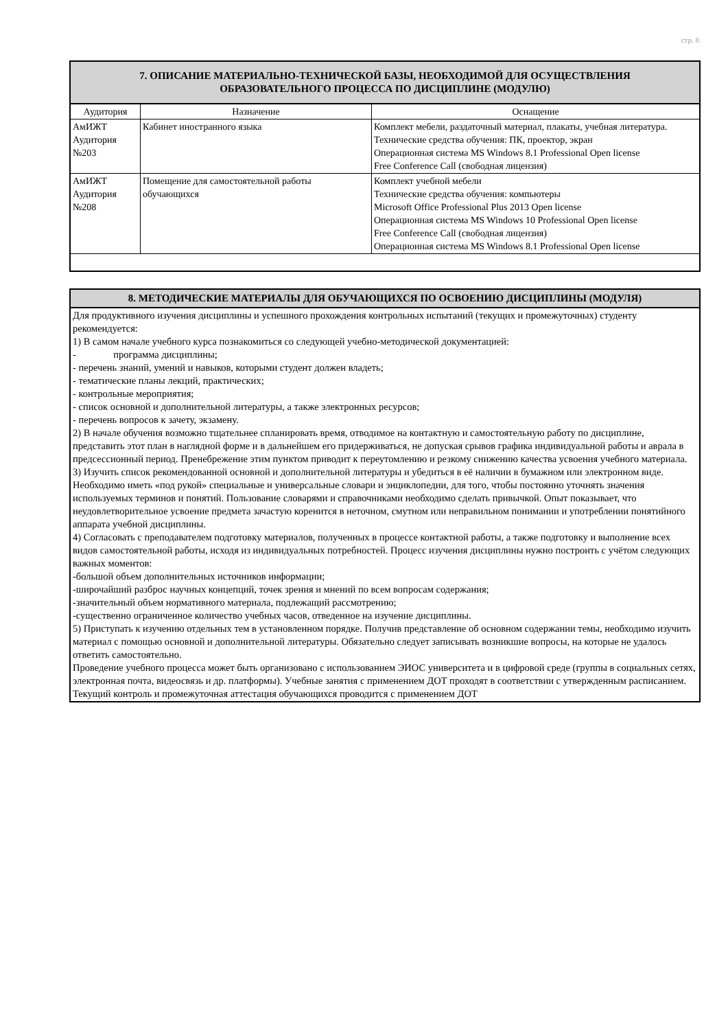стр. 8
| 7. ОПИСАНИЕ МАТЕРИАЛЬНО-ТЕХНИЧЕСКОЙ БАЗЫ, НЕОБХОДИМОЙ ДЛЯ ОСУЩЕСТВЛЕНИЯ ОБРАЗОВАТЕЛЬНОГО ПРОЦЕССА ПО ДИСЦИПЛИНЕ (МОДУЛЮ) | | |
| --- | --- | --- |
| Аудитория | Назначение | Оснащение |
| АмИЖТ Аудитория №203 | Кабинет иностранного языка | Комплект мебели, раздаточный материал, плакаты, учебная литература. Технические средства обучения: ПК, проектор, экран Операционная система MS Windows 8.1 Professional Open license Free Conference Call (свободная лицензия) |
| АмИЖТ Аудитория №208 | Помещение для самостоятельной работы обучающихся | Комплект учебной мебели Технические средства обучения: компьютеры Microsoft Office Professional Plus 2013 Open license Операционная система MS Windows 10 Professional Open license Free Conference Call (свободная лицензия) Операционная система MS Windows 8.1 Professional Open license |
| 8. МЕТОДИЧЕСКИЕ МАТЕРИАЛЫ ДЛЯ ОБУЧАЮЩИХСЯ ПО ОСВОЕНИЮ ДИСЦИПЛИНЫ (МОДУЛЯ) |
| --- |
| Для продуктивного изучения дисциплины и успешного прохождения контрольных испытаний (текущих и промежуточных) студенту рекомендуется: 1) В самом начале учебного курса познакомиться со следующей учебно-методической документацией: - программа дисциплины; - перечень знаний, умений и навыков, которыми студент должен владеть; - тематические планы лекций, практических; - контрольные мероприятия; - список основной и дополнительной литературы, а также электронных ресурсов; - перечень вопросов к зачету, экзамену. 2) В начале обучения возможно тщательнее спланировать время, отводимое на контактную и самостоятельную работу по дисциплине, представить этот план в наглядной форме и в дальнейшем его придерживаться, не допуская срывов графика индивидуальной работы и аврала в предсессионный период. Пренебрежение этим пунктом приводит к переутомлению и резкому снижению качества усвоения учебного материала. 3) Изучить список рекомендованной основной и дополнительной литературы и убедиться в её наличии в бумажном или электронном виде. Необходимо иметь «под рукой» специальные и универсальные словари и энциклопедии, для того, чтобы постоянно уточнять значения используемых терминов и понятий. Пользование словарями и справочниками необходимо сделать привычкой. Опыт показывает, что неудовлетворительное усвоение предмета зачастую коренится в неточном, смутном или неправильном понимании и употреблении понятийного аппарата учебной дисциплины. 4) Согласовать с преподавателем подготовку материалов, полученных в процессе контактной работы, а также подготовку и выполнение всех видов самостоятельной работы, исходя из индивидуальных потребностей. Процесс изучения дисциплины нужно построить с учётом следующих важных моментов: -большой объем дополнительных источников информации; -широчайший разброс научных концепций, точек зрения и мнений по всем вопросам содержания; -значительный объем нормативного материала, подлежащий рассмотрению; -существенно ограниченное количество учебных часов, отведенное на изучение дисциплины. 5) Приступать к изучению отдельных тем в установленном порядке. Получив представление об основном содержании темы, необходимо изучить материал с помощью основной и дополнительной литературы. Обязательно следует записывать возникшие вопросы, на которые не удалось ответить самостоятельно. Проведение учебного процесса может быть организовано с использованием ЭИОС университета и в цифровой среде (группы в социальных сетях, электронная почта, видеосвязь и др. платформы). Учебные занятия с применением ДОТ проходят в соответствии с утвержденным расписанием. Текущий контроль и промежуточная аттестация обучающихся проводится с применением ДОТ |